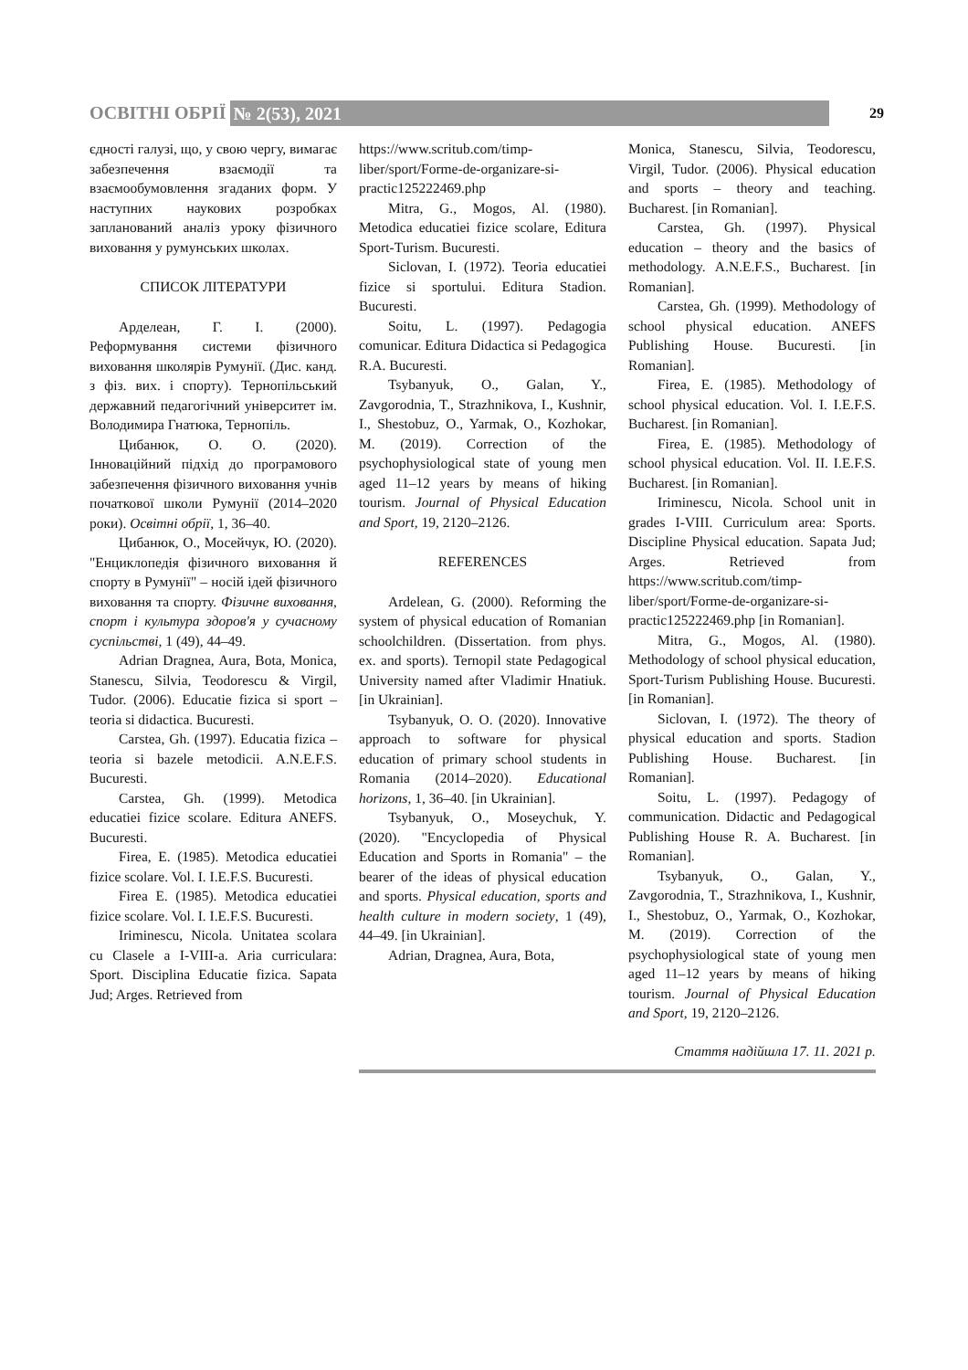ОСВІТНІ ОБРІЇ № 2(53), 2021 29
єдності галузі, що, у свою чергу, вимагає забезпечення взаємодії та взаємообумовлення згаданих форм. У наступних наукових розробках запланований аналіз уроку фізичного виховання у румунських школах.
СПИСОК ЛІТЕРАТУРИ
Арделеан, Г. І. (2000). Реформування системи фізичного виховання школярів Румунії. (Дис. канд. з фіз. вих. і спорту). Тернопільський державний педагогічний університет ім. Володимира Гнатюка, Тернопіль.
Цибанюк, О. О. (2020). Інноваційний підхід до програмового забезпечення фізичного виховання учнів початкової школи Румунії (2014–2020 роки). Освітні обрії, 1, 36–40.
Цибанюк, О., Мосейчук, Ю. (2020). "Енциклопедія фізичного виховання й спорту в Румунії" – носій ідей фізичного виховання та спорту. Фізичне виховання, спорт і культура здоров'я у сучасному суспільстві, 1 (49), 44–49.
Adrian Dragnea, Aura, Bota, Monica, Stanescu, Silvia, Teodorescu & Virgil, Tudor. (2006). Educatie fizica si sport – teoria si didactica. Bucuresti.
Carstea, Gh. (1997). Educatia fizica – teoria si bazele metodicii. A.N.E.F.S. Bucuresti.
Carstea, Gh. (1999). Metodica educatiei fizice scolare. Editura ANEFS. Вucuresti.
Firea, E. (1985). Metodica educatiei fizice scolare. Vol. I. I.E.F.S. Bucuresti.
Firea E. (1985). Metodica educatiei fizice scolare. Vol. I. I.E.F.S. Bucuresti.
Iriminescu, Nicola. Unitatea scolara cu Clasele a I-VIII-a. Aria curriculara: Sport. Disciplina Educatie fizica. Sapata Jud; Arges. Retrieved from
https://www.scritub.com/timp-liber/sport/Forme-de-organizare-si-practic125222469.php
Mitra, G., Mogos, Al. (1980). Metodica educatiei fizice scolare, Editura Sport-Turism. Bucuresti.
Siclovan, I. (1972). Teoria educatiei fizice si sportului. Editura Stadion. Bucuresti.
Soitu, L. (1997). Pedagogia comunicar. Editura Didactica si Pedagogica R.A. Bucuresti.
Tsybanyuk, O., Galan, Y., Zavgorodnia, T., Strazhnikova, I., Kushnir, I., Shestobuz, O., Yarmak, O., Kozhokar, M. (2019). Correction of the psychophysiological state of young men aged 11–12 years by means of hiking tourism. Journal of Physical Education and Sport, 19, 2120–2126.
REFERENCES
Ardelean, G. (2000). Reforming the system of physical education of Romanian schoolchildren. (Dissertation. from phys. ex. and sports). Ternopil state Pedagogical University named after Vladimir Hnatiuk. [in Ukrainian].
Tsybanyuk, O. O. (2020). Innovative approach to software for physical education of primary school students in Romania (2014–2020). Educational horizons, 1, 36–40. [in Ukrainian].
Tsybanyuk, O., Moseychuk, Y. (2020). "Encyclopedia of Physical Education and Sports in Romania" – the bearer of the ideas of physical education and sports. Physical education, sports and health culture in modern society, 1 (49), 44–49. [in Ukrainian].
Adrian, Dragnea, Aura, Bota,
Monica, Stanescu, Silvia, Teodorescu, Virgil, Tudor. (2006). Physical education and sports – theory and teaching. Bucharest. [in Romanian].
Carstea, Gh. (1997). Physical education – theory and the basics of methodology. A.N.E.F.S., Bucharest. [in Romanian].
Carstea, Gh. (1999). Methodology of school physical education. ANEFS Publishing House. Вucuresti. [in Romanian].
Firea, E. (1985). Methodology of school physical education. Vol. I. I.E.F.S. Bucharest. [in Romanian].
Firea, E. (1985). Methodology of school physical education. Vol. II. I.E.F.S. Bucharest. [in Romanian].
Iriminescu, Nicola. School unit in grades I-VIII. Curriculum area: Sports. Discipline Physical education. Sapata Jud; Arges. Retrieved from https://www.scritub.com/timp-liber/sport/Forme-de-organizare-si-practic125222469.php [in Romanian].
Mitra, G., Mogos, Al. (1980). Methodology of school physical education, Sport-Turism Publishing House. Bucuresti. [in Romanian].
Siclovan, I. (1972). The theory of physical education and sports. Stadion Publishing House. Bucharest. [in Romanian].
Soitu, L. (1997). Pedagogy of communication. Didactic and Pedagogical Publishing House R. A. Bucharest. [in Romanian].
Tsybanyuk, O., Galan, Y., Zavgorodnia, T., Strazhnikova, I., Kushnir, I., Shestobuz, O., Yarmak, O., Kozhokar, M. (2019). Correction of the psychophysiological state of young men aged 11–12 years by means of hiking tourism. Journal of Physical Education and Sport, 19, 2120–2126.
Стаття надійшла 17. 11. 2021 р.